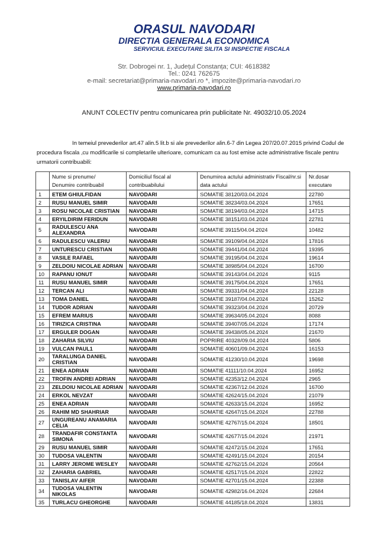ORASUL NAVODARI
DIRECTIA GENERALA ECONOMICA
SERVICIUL EXECUTARE SILITA SI INSPECTIE FISCALA
Str. Dobrogei nr. 1, Județul Constanța; CUI: 4618382
Tel.: 0241 762675
e-mail: secretariat@primaria-navodari.ro *, impozite@primaria-navodari.ro
www.primaria-navodari.ro
ANUNT COLECTIV pentru comunicarea prin publicitate Nr. 49032/10.05.2024
In temeiul prevederilor art.47 alin.5 lit.b si ale prevederilor alin.6-7 din Legea 207/20.07.2015 privind Codul de procedura fiscala ,cu modificarile si completarile ulterioare, comunicam ca au fost emise acte administrative fiscale pentru urmatorii contribuabili:
| | Nume si prenume/ Denumire contribuabil | Domiciliul fiscal al contribuabilului | Denumirea actului administrativ Fiscal/nr.si data actului | Nr.dosar executare |
| --- | --- | --- | --- | --- |
| 1 | ETEM GHIULFIDAN | NAVODARI | SOMATIE 38120/03.04.2024 | 22780 |
| 2 | RUSU MANUEL SIMIR | NAVODARI | SOMATIE 38234/03.04.2024 | 17651 |
| 3 | ROSU NICOLAE CRISTIAN | NAVODARI | SOMATIE 38194/03.04.2024 | 14715 |
| 4 | ERYILDIRIM FERIDUN | NAVODARI | SOMATIE 38151/03.04.2024 | 22781 |
| 5 | RADULESCU ANA ALEXANDRA | NAVODARI | SOMATIE 39115/04.04.2024 | 10482 |
| 6 | RADULESCU VALERIU | NAVODARI | SOMATIE 39109/04.04.2024 | 17816 |
| 7 | UNTURESCU CRISTIAN | NAVODARI | SOMATIE 39441/04.04.2024 | 19395 |
| 8 | VASILE RAFAEL | NAVODARI | SOMATIE 39195/04.04.2024 | 19614 |
| 9 | ZELDOIU NICOLAE ADRIAN | NAVODARI | SOMATIE 38985/04.04.2024 | 16700 |
| 10 | RAPANU IONUT | NAVODARI | SOMATIE 39143/04.04.2024 | 9115 |
| 11 | RUSU MANUEL SIMIR | NAVODARI | SOMATIE 39175/04.04.2024 | 17651 |
| 12 | TERCAN ALI | NAVODARI | SOMATIE 39331/04.04.2024 | 22128 |
| 13 | TOMA DANIEL | NAVODARI | SOMATIE 39187/04.04.2024 | 15262 |
| 14 | TUDOR ADRIAN | NAVODARI | SOMATIE 39323/04.04.2024 | 20729 |
| 15 | EFREM MARIUS | NAVODARI | SOMATIE 39634/05.04.2024 | 8088 |
| 16 | TIRIZICA CRISTINA | NAVODARI | SOMATIE 39407/05.04.2024 | 17174 |
| 17 | ERGULER DOGAN | NAVODARI | SOMATIE 39438/05.04.2024 | 21670 |
| 18 | ZAHARIA SILVIU | NAVODARI | POPRIRE 40328/09.04.2024 | 5806 |
| 19 | VULCAN PAUL1 | NAVODARI | SOMATIE 40601/09.04.2024 | 16153 |
| 20 | TARALUNGA DANIEL CRISTIAN | NAVODARI | SOMATIE 41230/10.04.2024 | 19698 |
| 21 | ENEA ADRIAN | NAVODARI | SOMATIE 41111/10.04.2024 | 16952 |
| 22 | TROFIN ANDREI ADRIAN | NAVODARI | SOMATIE 42353/12.04.2024 | 2965 |
| 23 | ZELDOIU NICOLAE ADRIAN | NAVODARI | SOMATIE 42367/12.04.2024 | 16700 |
| 24 | ERKOL NEVZAT | NAVODARI | SOMATIE 42624/15.04.2024 | 21079 |
| 25 | ENEA ADRIAN | NAVODARI | SOMATIE 42633/15.04.2024 | 16952 |
| 26 | RAHIM MD SHAHRIAR | NAVODARI | SOMATIE 42647/15.04.2024 | 22788 |
| 27 | UNGUREANU ANAMARIA CELIA | NAVODARI | SOMATIE 42767/15.04.2024 | 18501 |
| 28 | TRANDAFIR CONSTANTA SIMONA | NAVODARI | SOMATIE 42677/15.04.2024 | 21971 |
| 29 | RUSU MANUEL SIMIR | NAVODARI | SOMATIE 42472/15.04.2024 | 17651 |
| 30 | TUDOSA VALENTIN | NAVODARI | SOMATIE 42491/15.04.2024 | 20154 |
| 31 | LARRY JEROME WESLEY | NAVODARI | SOMATIE 42762/15.04.2024 | 20564 |
| 32 | ZAHARIA GABRIEL | NAVODARI | SOMATIE 42517/15.04.2024 | 22822 |
| 33 | TANISLAV AIFER | NAVODARI | SOMATIE 42701/15.04.2024 | 22388 |
| 34 | TUDOSA VALENTIN NIKOLAS | NAVODARI | SOMATIE 42982/16.04.2024 | 22684 |
| 35 | TURLACU GHEORGHE | NAVODARI | SOMATIE 44185/18.04.2024 | 13831 |